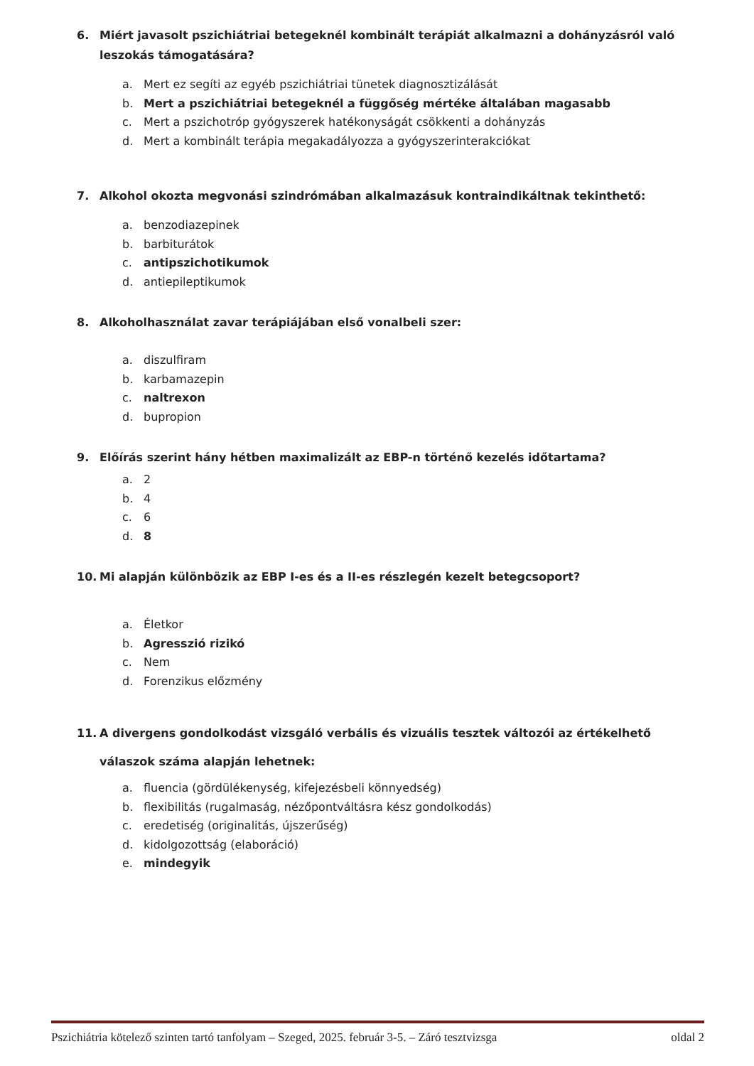6. Miért javasolt pszichiátriai betegeknél kombinált terápiát alkalmazni a dohányzásról való leszokás támogatására?
a. Mert ez segíti az egyéb pszichiátriai tünetek diagnosztizálását
b. Mert a pszichiátriai betegeknél a függőség mértéke általában magasabb
c. Mert a pszichotróp gyógyszerek hatékonyságát csökkenti a dohányzás
d. Mert a kombinált terápia megakadályozza a gyógyszerinterakciókat
7. Alkohol okozta megvonási szindrómában alkalmazásuk kontraindikáltnak tekinthető:
a. benzodiazepinek
b. barbiturátok
c. antipszichotikumok
d. antiepileptikumok
8. Alkoholhasználat zavar terápiájában első vonalbeli szer:
a. diszulfiram
b. karbamazepin
c. naltrexon
d. bupropion
9. Előírás szerint hány hétben maximalizált az EBP-n történő kezelés időtartama?
a. 2
b. 4
c. 6
d. 8
10. Mi alapján különbözik az EBP I-es és a II-es részlegén kezelt betegcsoport?
a. Életkor
b. Agresszió rizikó
c. Nem
d. Forenzikus előzmény
11. A divergens gondolkodást vizsgáló verbális és vizuális tesztek változói az értékelhető válaszok száma alapján lehetnek:
a. fluencia (gördülékenység, kifejezésbeli könnyedség)
b. flexibilitás (rugalmaság, nézőpontváltásra kész gondolkodás)
c. eredetiség (originalitás, újszerűség)
d. kidolgozottság (elaboráció)
e. mindegyik
Pszichiátria kötelező szinten tartó tanfolyam – Szeged, 2025. február 3-5. – Záró tesztvizsga oldal 2